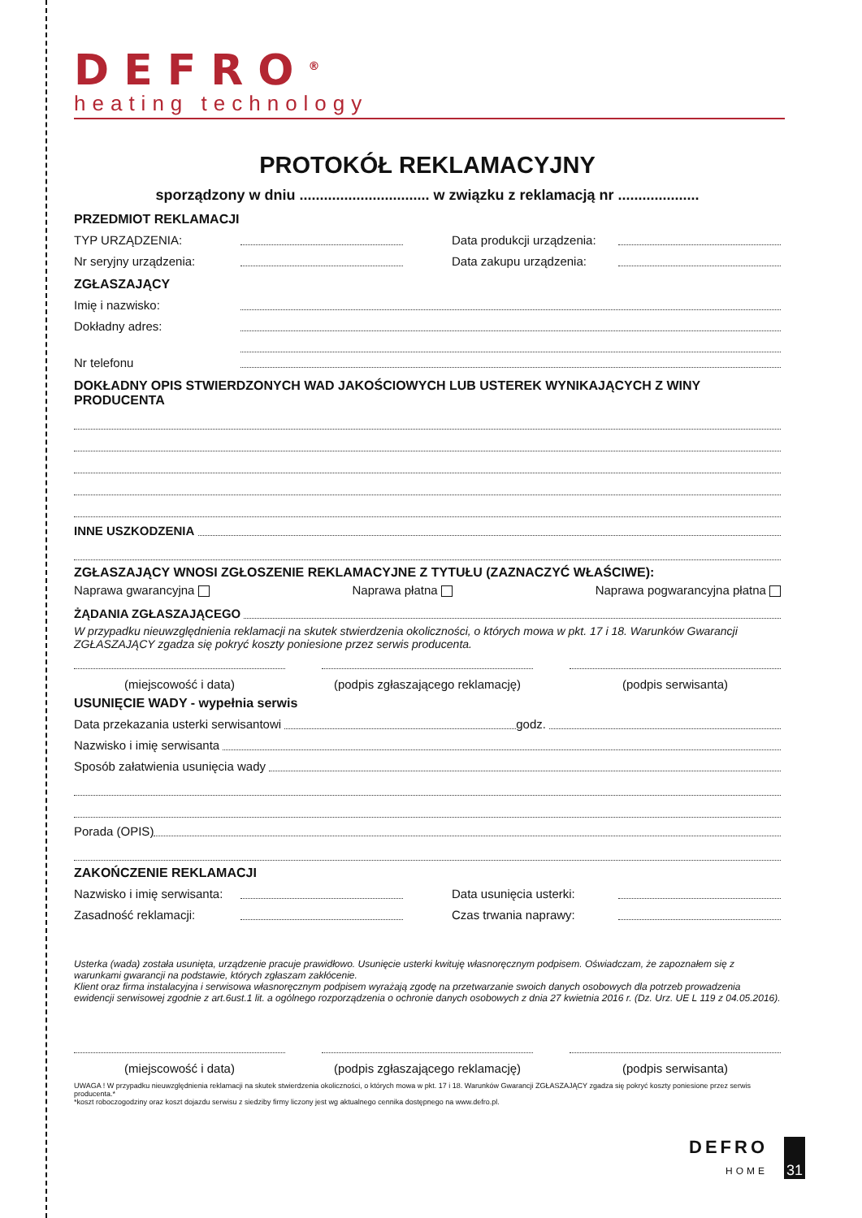DEFRO<sup>®</sup>
heating technology
PROTOKÓŁ REKLAMACYJNY
sporządzony w dniu ................................ w związku z reklamacją nr ....................
PRZEDMIOT REKLAMACJI
TYP URZĄDZENIA: Data produkcji urządzenia:
Nr seryjny urządzenia: Data zakupu urządzenia:
ZGŁASZAJĄCY
Imię i nazwisko:
Dokładny adres:
Nr telefonu
DOKŁADNY OPIS STWIERDZONYCH WAD JAKOŚCIOWYCH LUB USTEREK WYNIKAJĄCYCH Z WINY PRODUCENTA
INNE USZKODZENIA
ZGŁASZAJĄCY WNOSI ZGŁOSZENIE REKLAMACYJNE Z TYTUŁU (ZAZNACZYĆ WŁAŚCIWE):
Naprawa gwarancyjna Naprawa płatna Naprawa pogwarancyjna płatna
ŻĄDANIA ZGŁASZAJĄCEGO
W przypadku nieuwzględnienia reklamacji na skutek stwierdzenia okoliczności, o których mowa w pkt. 17 i 18. Warunków Gwarancji ZGŁASZAJĄCY zgadza się pokryć koszty poniesione przez serwis producenta.
(miejscowość i data) (podpis zgłaszającego reklamację)
(podpis serwisanta)
USUNIĘCIE WADY - wypełnia serwis
Data przekazania usterki serwisantowi godz.
Nazwisko i imię serwisanta
Sposób załatwienia usunięcia wady
Porada (OPIS)
ZAKOŃCZENIE REKLAMACJI
Nazwisko i imię serwisanta: Data usunięcia usterki:
Zasadność reklamacji: Czas trwania naprawy:
Usterka (wada) została usunięta, urządzenie pracuje prawidłowo. Usunięcie usterki kwituję własnoręcznym podpisem. Oświadczam, że zapoznałem się z warunkami gwarancji na podstawie, których zgłaszam zakłócenie.
Klient oraz firma instalacyjna i serwisowa własnoręcznym podpisem wyrażają zgodę na przetwarzanie swoich danych osobowych dla potrzeb prowadzenia ewidencji serwisowej zgodnie z art.6ust.1 lit. a ogólnego rozporządzenia o ochronie danych osobowych z dnia 27 kwietnia 2016 r. (Dz. Urz. UE L 119 z 04.05.2016).
(miejscowość i data) (podpis zgłaszającego reklamację)
(podpis serwisanta)
UWAGA ! W przypadku nieuwzględnienia reklamacji na skutek stwierdzenia okoliczności, o których mowa w pkt. 17 i 18. Warunków Gwarancji ZGŁASZAJĄCY zgadza się pokryć koszty poniesione przez serwis producenta.*
*koszt roboczogodziny oraz koszt dojazdu serwisu z siedziby firmy liczony jest wg aktualnego cennika dostępnego na www.defro.pl.
DEFRO
HOME
31